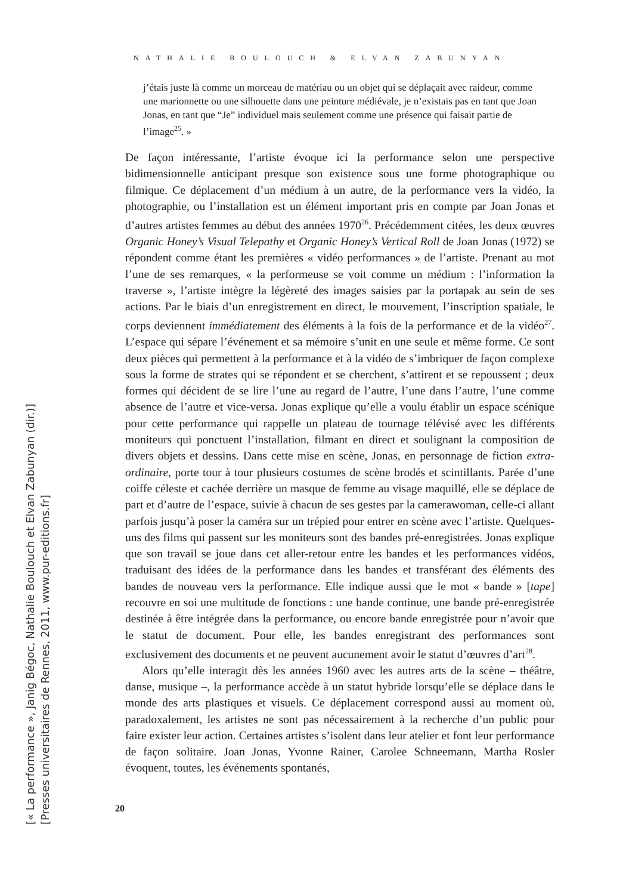NATHALIE BOULOUCH & ELVAN ZABUNYAN
j’étais juste là comme un morceau de matériau ou un objet qui se déplaçait avec raideur, comme une marionnette ou une silhouette dans une peinture médiévale, je n’existais pas en tant que Joan Jonas, en tant que “Je” individuel mais seulement comme une présence qui faisait partie de l’image<sup>25</sup>. »
De façon intéressante, l’artiste évoque ici la performance selon une perspective bidimensionnelle anticipant presque son existence sous une forme photographique ou filmique. Ce déplacement d’un médium à un autre, de la performance vers la vidéo, la photographie, ou l’installation est un élément important pris en compte par Joan Jonas et d’autres artistes femmes au début des années 1970<sup>26</sup>. Précédemment citées, les deux œuvres Organic Honey’s Visual Telepathy et Organic Honey’s Vertical Roll de Joan Jonas (1972) se répondent comme étant les premières « vidéo performances » de l’artiste. Prenant au mot l’une de ses remarques, « la performeuse se voit comme un médium : l’information la traverse », l’artiste intègre la légèreté des images saisies par la portapak au sein de ses actions. Par le biais d’un enregistrement en direct, le mouvement, l’inscription spatiale, le corps deviennent immédiatement des éléments à la fois de la performance et de la vidéo<sup>27</sup>. L’espace qui sépare l’événement et sa mémoire s’unit en une seule et même forme. Ce sont deux pièces qui permettent à la performance et à la vidéo de s’imbriquer de façon complexe sous la forme de strates qui se répondent et se cherchent, s’attirent et se repoussent ; deux formes qui décident de se lire l’une au regard de l’autre, l’une dans l’autre, l’une comme absence de l’autre et vice-versa. Jonas explique qu’elle a voulu établir un espace scénique pour cette performance qui rappelle un plateau de tournage télévisé avec les différents moniteurs qui ponctuent l’installation, filmant en direct et soulignant la composition de divers objets et dessins. Dans cette mise en scène, Jonas, en personnage de fiction extra-ordinaire, porte tour à tour plusieurs costumes de scène brodés et scintillants. Parée d’une coiffe céleste et cachée derrière un masque de femme au visage maquillé, elle se déplace de part et d’autre de l’espace, suivie à chacun de ses gestes par la camerawoman, celle-ci allant parfois jusqu’à poser la caméra sur un trépied pour entrer en scène avec l’artiste. Quelques-uns des films qui passent sur les moniteurs sont des bandes pré-enregistrées. Jonas explique que son travail se joue dans cet aller-retour entre les bandes et les performances vidéos, traduisant des idées de la performance dans les bandes et transférant des éléments des bandes de nouveau vers la performance. Elle indique aussi que le mot « bande » [tape] recouvre en soi une multitude de fonctions : une bande continue, une bande pré-enregistrée destinée à être intégrée dans la performance, ou encore bande enregistrée pour n’avoir que le statut de document. Pour elle, les bandes enregistrant des performances sont exclusivement des documents et ne peuvent aucunement avoir le statut d’œuvres d’art<sup>28</sup>.
Alors qu’elle interagit dès les années 1960 avec les autres arts de la scène – théâtre, danse, musique –, la performance accède à un statut hybride lorsqu’elle se déplace dans le monde des arts plastiques et visuels. Ce déplacement correspond aussi au moment où, paradoxalement, les artistes ne sont pas nécessairement à la recherche d’un public pour faire exister leur action. Certaines artistes s’isolent dans leur atelier et font leur performance de façon solitaire. Joan Jonas, Yvonne Rainer, Carolee Schneemann, Martha Rosler évoquent, toutes, les événements spontanés,
20
[« La performance », Janig Bégoc, Nathalie Boulouch et Elvan Zabunyan (dir.)]
[Presses universitaires de Rennes, 2011, www.pur-editions.fr]